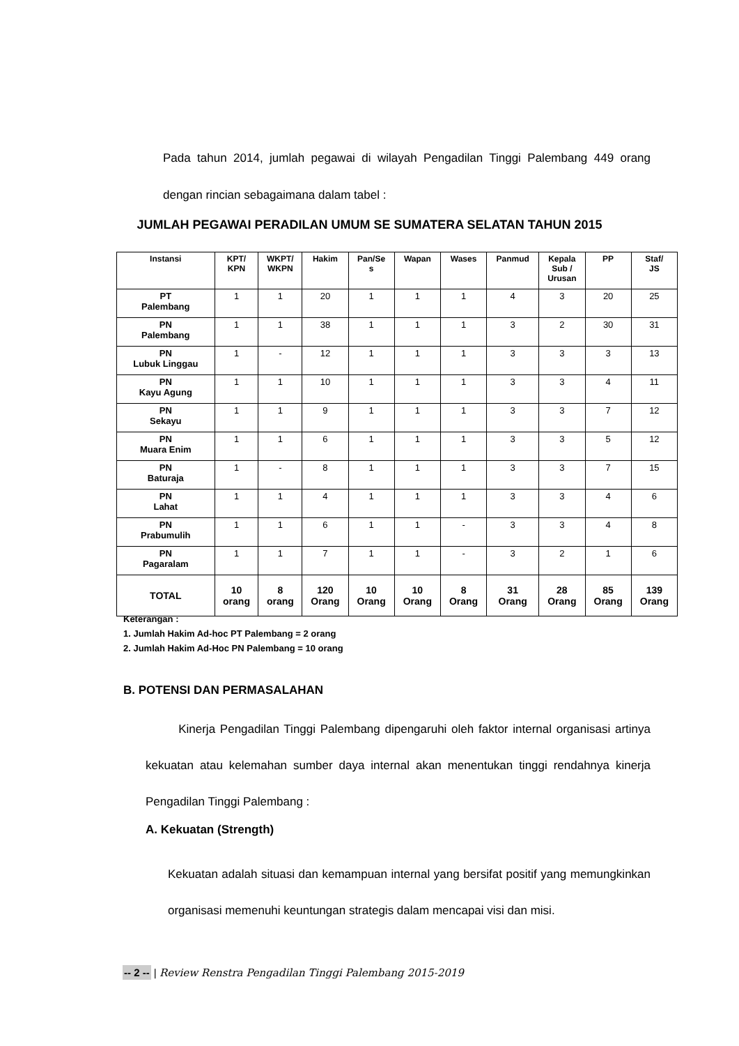Pada tahun 2014, jumlah pegawai di wilayah Pengadilan Tinggi Palembang 449 orang dengan rincian sebagaimana dalam tabel :
JUMLAH PEGAWAI PERADILAN UMUM SE SUMATERA SELATAN TAHUN 2015
| Instansi | KPT/ KPN | WKPT/ WKPN | Hakim | Pan/Se s | Wapan | Wases | Panmud | Kepala Sub / Urusan | PP | Staf/ JS |
| --- | --- | --- | --- | --- | --- | --- | --- | --- | --- | --- |
| PT Palembang | 1 | 1 | 20 | 1 | 1 | 1 | 4 | 3 | 20 | 25 |
| PN Palembang | 1 | 1 | 38 | 1 | 1 | 1 | 3 | 2 | 30 | 31 |
| PN Lubuk Linggau | 1 | - | 12 | 1 | 1 | 1 | 3 | 3 | 3 | 13 |
| PN Kayu Agung | 1 | 1 | 10 | 1 | 1 | 1 | 3 | 3 | 4 | 11 |
| PN Sekayu | 1 | 1 | 9 | 1 | 1 | 1 | 3 | 3 | 7 | 12 |
| PN Muara Enim | 1 | 1 | 6 | 1 | 1 | 1 | 3 | 3 | 5 | 12 |
| PN Baturaja | 1 | - | 8 | 1 | 1 | 1 | 3 | 3 | 7 | 15 |
| PN Lahat | 1 | 1 | 4 | 1 | 1 | 1 | 3 | 3 | 4 | 6 |
| PN Prabumulih | 1 | 1 | 6 | 1 | 1 | - | 3 | 3 | 4 | 8 |
| PN Pagaralam | 1 | 1 | 7 | 1 | 1 | - | 3 | 2 | 1 | 6 |
| TOTAL | 10 orang | 8 orang | 120 Orang | 10 Orang | 10 Orang | 8 Orang | 31 Orang | 28 Orang | 85 Orang | 139 Orang |
Keterangan :
1. Jumlah Hakim Ad-hoc PT Palembang = 2 orang
2. Jumlah Hakim Ad-Hoc PN Palembang = 10 orang
B. POTENSI DAN PERMASALAHAN
Kinerja Pengadilan Tinggi Palembang dipengaruhi oleh faktor internal organisasi artinya kekuatan atau kelemahan sumber daya internal akan menentukan tinggi rendahnya kinerja Pengadilan Tinggi Palembang :
A. Kekuatan (Strength)
Kekuatan adalah situasi dan kemampuan internal yang bersifat positif yang memungkinkan organisasi memenuhi keuntungan strategis dalam mencapai visi dan misi.
-- 2 -- | Review Renstra Pengadilan Tinggi Palembang 2015-2019